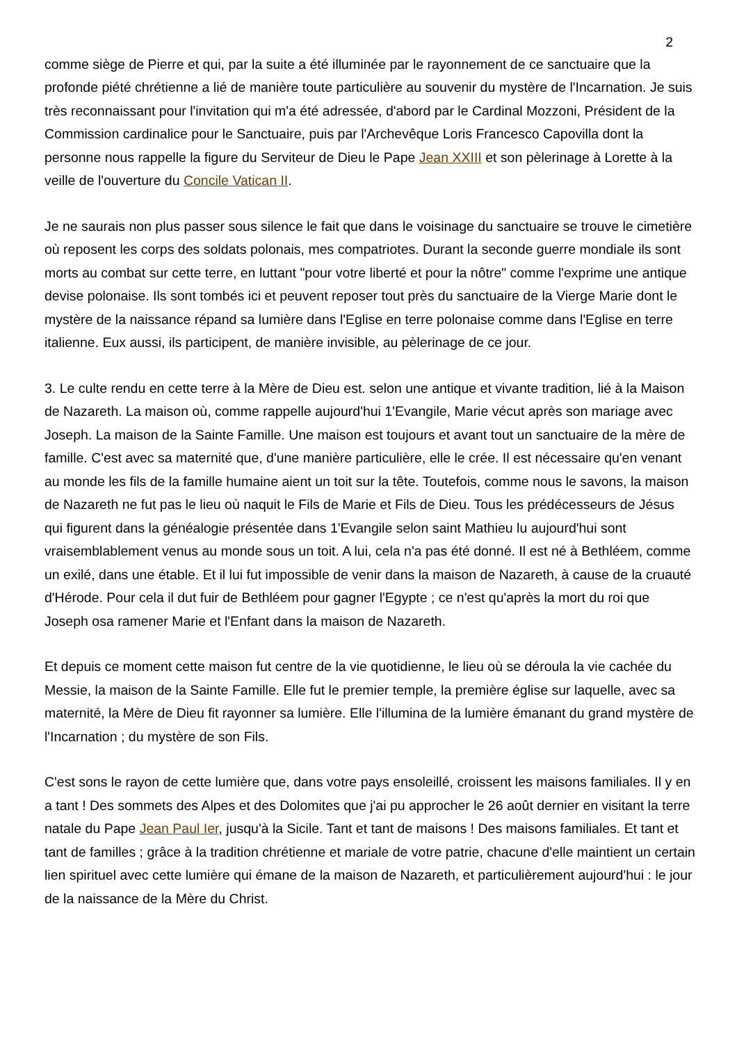2
comme siège de Pierre et qui, par la suite a été illuminée par le rayonnement de ce sanctuaire que la profonde piété chrétienne a lié de manière toute particulière au souvenir du mystère de l'Incarnation. Je suis très reconnaissant pour l'invitation qui m'a été adressée, d'abord par le Cardinal Mozzoni, Président de la Commission cardinalice pour le Sanctuaire, puis par l'Archevêque Loris Francesco Capovilla dont la personne nous rappelle la figure du Serviteur de Dieu le Pape Jean XXIII et son pèlerinage à Lorette à la veille de l'ouverture du Concile Vatican II.
Je ne saurais non plus passer sous silence le fait que dans le voisinage du sanctuaire se trouve le cimetière où reposent les corps des soldats polonais, mes compatriotes. Durant la seconde guerre mondiale ils sont morts au combat sur cette terre, en luttant "pour votre liberté et pour la nôtre" comme l'exprime une antique devise polonaise. Ils sont tombés ici et peuvent reposer tout près du sanctuaire de la Vierge Marie dont le mystère de la naissance répand sa lumière dans l'Eglise en terre polonaise comme dans l'Eglise en terre italienne. Eux aussi, ils participent, de manière invisible, au pèlerinage de ce jour.
3. Le culte rendu en cette terre à la Mère de Dieu est. selon une antique et vivante tradition, lié à la Maison de Nazareth. La maison où, comme rappelle aujourd'hui 1'Evangile, Marie vécut après son mariage avec Joseph. La maison de la Sainte Famille. Une maison est toujours et avant tout un sanctuaire de la mère de famille. C'est avec sa maternité que, d'une manière particulière, elle le crée. Il est nécessaire qu'en venant au monde les fils de la famille humaine aient un toit sur la tête. Toutefois, comme nous le savons, la maison de Nazareth ne fut pas le lieu où naquit le Fils de Marie et Fils de Dieu. Tous les prédécesseurs de Jésus qui figurent dans la généalogie présentée dans 1'Evangile selon saint Mathieu lu aujourd'hui sont vraisemblablement venus au monde sous un toit. A lui, cela n'a pas été donné. Il est né à Bethléem, comme un exilé, dans une étable. Et il lui fut impossible de venir dans la maison de Nazareth, à cause de la cruauté d'Hérode. Pour cela il dut fuir de Bethléem pour gagner l'Egypte ; ce n'est qu'après la mort du roi que Joseph osa ramener Marie et l'Enfant dans la maison de Nazareth.
Et depuis ce moment cette maison fut centre de la vie quotidienne, le lieu où se déroula la vie cachée du Messie, la maison de la Sainte Famille. Elle fut le premier temple, la première église sur laquelle, avec sa maternité, la Mère de Dieu fit rayonner sa lumière. Elle l'illumina de la lumière émanant du grand mystère de l'Incarnation ; du mystère de son Fils.
C'est sons le rayon de cette lumière que, dans votre pays ensoleillé, croissent les maisons familiales. Il y en a tant ! Des sommets des Alpes et des Dolomites que j'ai pu approcher le 26 août dernier en visitant la terre natale du Pape Jean Paul Ier, jusqu'à la Sicile. Tant et tant de maisons ! Des maisons familiales. Et tant et tant de familles ; grâce à la tradition chrétienne et mariale de votre patrie, chacune d'elle maintient un certain lien spirituel avec cette lumière qui émane de la maison de Nazareth, et particulièrement aujourd'hui : le jour de la naissance de la Mère du Christ.